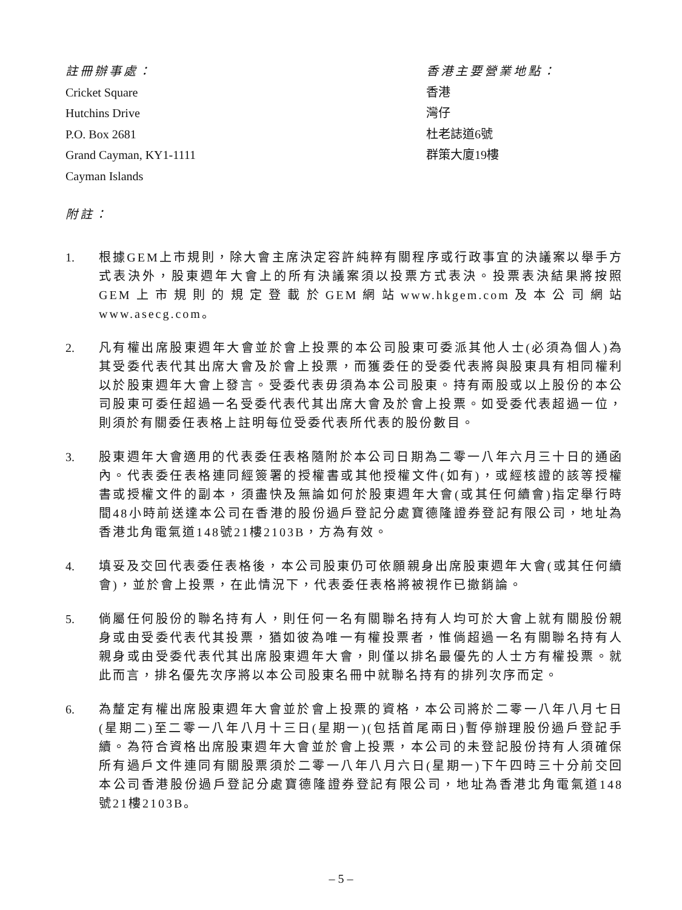註冊辦事處：
Cricket Square
Hutchins Drive
P.O. Box 2681
Grand Cayman, KY1-1111
Cayman Islands
香港主要營業地點：
香港
灣仔
杜老誌道6號
群策大廈19樓
附註：
1. 根據GEM上市規則，除大會主席決定容許純粹有關程序或行政事宜的決議案以舉手方式表決外，股東週年大會上的所有決議案須以投票方式表決。投票表決結果將按照GEM上市規則的規定登載於GEM網站www.hkgem.com及本公司網站www.asecg.com。
2. 凡有權出席股東週年大會並於會上投票的本公司股東可委派其他人士(必須為個人)為其受委代表代其出席大會及於會上投票，而獲委任的受委代表將與股東具有相同權利以於股東週年大會上發言。受委代表毋須為本公司股東。持有兩股或以上股份的本公司股東可委任超過一名受委代表代其出席大會及於會上投票。如受委代表超過一位，則須於有關委任表格上註明每位受委代表所代表的股份數目。
3. 股東週年大會適用的代表委任表格隨附於本公司日期為二零一八年六月三十日的通函內。代表委任表格連同經簽署的授權書或其他授權文件(如有)，或經核證的該等授權書或授權文件的副本，須盡快及無論如何於股東週年大會(或其任何續會)指定舉行時間48小時前送達本公司在香港的股份過戶登記分處寶德隆證券登記有限公司，地址為香港北角電氣道148號21樓2103B，方為有效。
4. 填妥及交回代表委任表格後，本公司股東仍可依願親身出席股東週年大會(或其任何續會)，並於會上投票，在此情況下，代表委任表格將被視作已撤銷論。
5. 倘屬任何股份的聯名持有人，則任何一名有關聯名持有人均可於大會上就有關股份親身或由受委代表代其投票，猶如彼為唯一有權投票者，惟倘超過一名有關聯名持有人親身或由受委代表代其出席股東週年大會，則僅以排名最優先的人士方有權投票。就此而言，排名優先次序將以本公司股東名冊中就聯名持有的排列次序而定。
6. 為釐定有權出席股東週年大會並於會上投票的資格，本公司將於二零一八年八月七日(星期二)至二零一八年八月十三日(星期一)(包括首尾兩日)暫停辦理股份過戶登記手續。為符合資格出席股東週年大會並於會上投票，本公司的未登記股份持有人須確保所有過戶文件連同有關股票須於二零一八年八月六日(星期一)下午四時三十分前交回本公司香港股份過戶登記分處寶德隆證券登記有限公司，地址為香港北角電氣道148號21樓2103B。
– 5 –